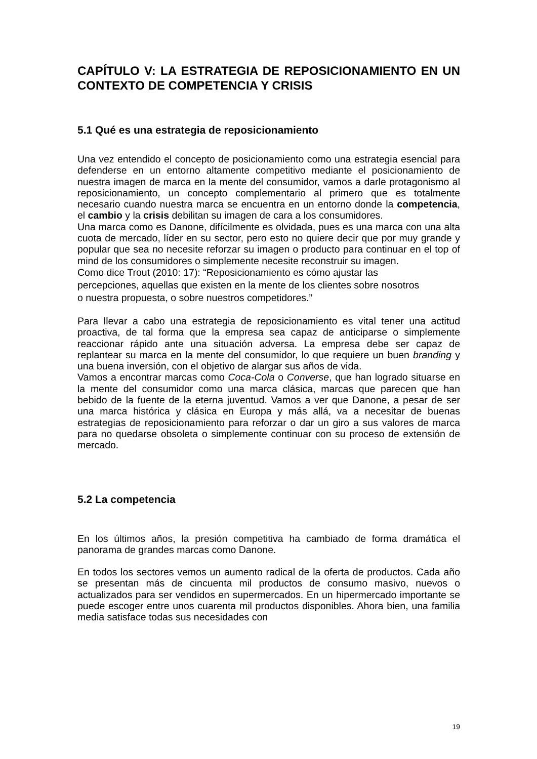CAPÍTULO V: LA ESTRATEGIA DE REPOSICIONAMIENTO EN UN CONTEXTO DE COMPETENCIA Y CRISIS
5.1 Qué es una estrategia de reposicionamiento
Una vez entendido el concepto de posicionamiento como una estrategia esencial para defenderse en un entorno altamente competitivo mediante el posicionamiento de nuestra imagen de marca en la mente del consumidor, vamos a darle protagonismo al reposicionamiento, un concepto complementario al primero que es totalmente necesario cuando nuestra marca se encuentra en un entorno donde la competencia, el cambio y la crisis debilitan su imagen de cara a los consumidores.
Una marca como es Danone, difícilmente es olvidada, pues es una marca con una alta cuota de mercado, líder en su sector, pero esto no quiere decir que por muy grande y popular que sea no necesite reforzar su imagen o producto para continuar en el top of mind de los consumidores o simplemente necesite reconstruir su imagen.
Como dice Trout (2010: 17): “Reposicionamiento es cómo ajustar las
percepciones, aquellas que existen en la mente de los clientes sobre nosotros
o nuestra propuesta, o sobre nuestros competidores.”
Para llevar a cabo una estrategia de reposicionamiento es vital tener una actitud proactiva, de tal forma que la empresa sea capaz de anticiparse o simplemente reaccionar rápido ante una situación adversa. La empresa debe ser capaz de replantear su marca en la mente del consumidor, lo que requiere un buen branding y una buena inversión, con el objetivo de alargar sus años de vida.
Vamos a encontrar marcas como Coca-Cola o Converse, que han logrado situarse en la mente del consumidor como una marca clásica, marcas que parecen que han bebido de la fuente de la eterna juventud. Vamos a ver que Danone, a pesar de ser una marca histórica y clásica en Europa y más allá, va a necesitar de buenas estrategias de reposicionamiento para reforzar o dar un giro a sus valores de marca para no quedarse obsoleta o simplemente continuar con su proceso de extensión de mercado.
5.2 La competencia
En los últimos años, la presión competitiva ha cambiado de forma dramática el panorama de grandes marcas como Danone.
En todos los sectores vemos un aumento radical de la oferta de productos. Cada año se presentan más de cincuenta mil productos de consumo masivo, nuevos o actualizados para ser vendidos en supermercados. En un hipermercado importante se puede escoger entre unos cuarenta mil productos disponibles. Ahora bien, una familia media satisface todas sus necesidades con
19